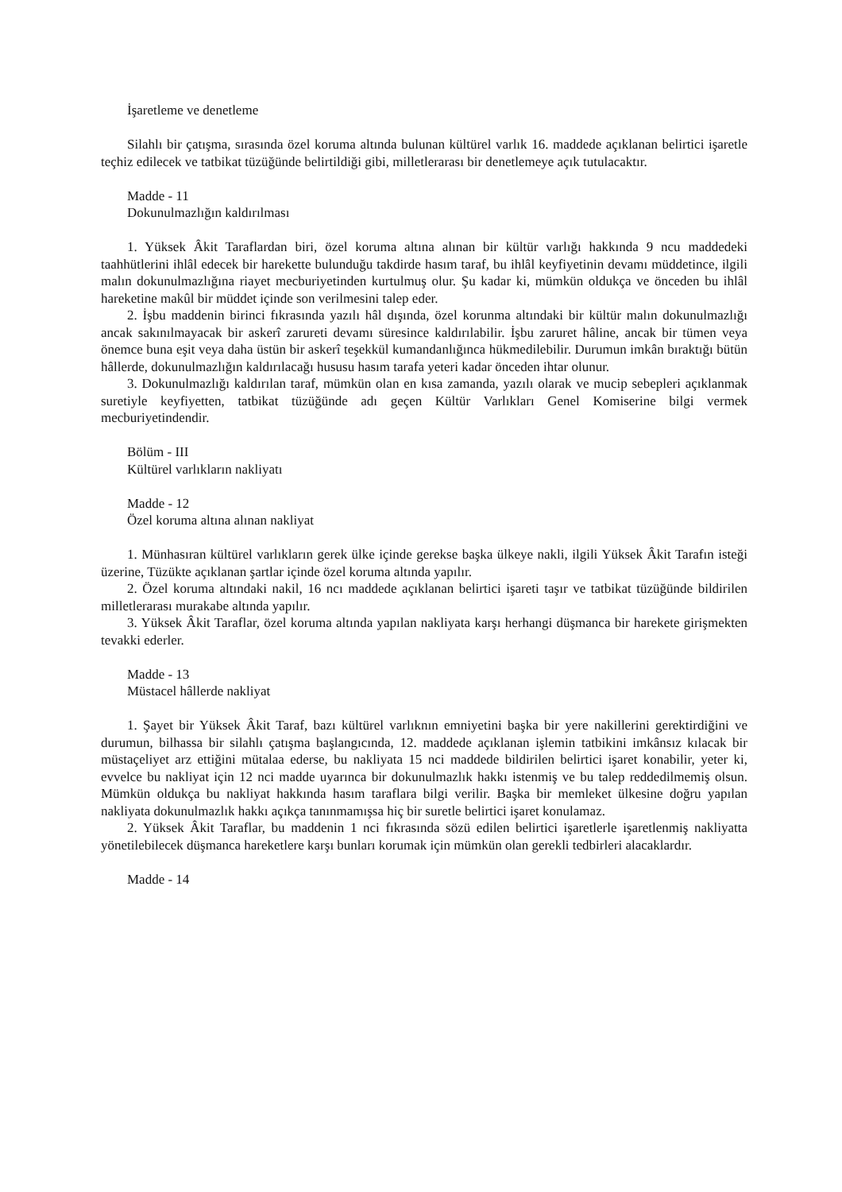İşaretleme ve denetleme
Silahlı bir çatışma, sırasında özel koruma altında bulunan kültürel varlık 16. maddede açıklanan belirtici işaretle teçhiz edilecek ve tatbikat tüzüğünde belirtildiği gibi, milletlerarası bir denetlemeye açık tutulacaktır.
Madde - 11
Dokunulmazlığın kaldırılması
1. Yüksek Âkit Taraflardan biri, özel koruma altına alınan bir kültür varlığı hakkında 9 ncu maddedeki taahhütlerini ihlâl edecek bir harekette bulunduğu takdirde hasım taraf, bu ihlâl keyfiyetinin devamı müddetince, ilgili malın dokunulmazlığına riayet mecburiyetinden kurtulmuş olur. Şu kadar ki, mümkün oldukça ve önceden bu ihlâl hareketine makûl bir müddet içinde son verilmesini talep eder.
2. İşbu maddenin birinci fıkrasında yazılı hâl dışında, özel korunma altındaki bir kültür malın dokunulmazlığı ancak sakınılmayacak bir askerî zarureti devamı süresince kaldırılabilir. İşbu zaruret hâline, ancak bir tümen veya önemce buna eşit veya daha üstün bir askerî teşekkül kumandanlığınca hükmedilebilir. Durumun imkân bıraktığı bütün hâllerde, dokunulmazlığın kaldırılacağı hususu hasım tarafa yeteri kadar önceden ihtar olunur.
3. Dokunulmazlığı kaldırılan taraf, mümkün olan en kısa zamanda, yazılı olarak ve mucip sebepleri açıklanmak suretiyle keyfiyetten, tatbikat tüzüğünde adı geçen Kültür Varlıkları Genel Komiserine bilgi vermek mecburiyetindendir.
Bölüm - III
Kültürel varlıkların nakliyatı
Madde - 12
Özel koruma altına alınan nakliyat
1. Münhasıran kültürel varlıkların gerek ülke içinde gerekse başka ülkeye nakli, ilgili Yüksek Âkit Tarafın isteği üzerine, Tüzükte açıklanan şartlar içinde özel koruma altında yapılır.
2. Özel koruma altındaki nakil, 16 ncı maddede açıklanan belirtici işareti taşır ve tatbikat tüzüğünde bildirilen milletlerarası murakabe altında yapılır.
3. Yüksek Âkit Taraflar, özel koruma altında yapılan nakliyata karşı herhangi düşmanca bir harekete girişmekten tevakki ederler.
Madde - 13
Müstacel hâllerde nakliyat
1. Şayet bir Yüksek Âkit Taraf, bazı kültürel varlıknın emniyetini başka bir yere nakillerini gerektirdiğini ve durumun, bilhassa bir silahlı çatışma başlangıcında, 12. maddede açıklanan işlemin tatbikini imkânsız kılacak bir müstaçeliyet arz ettiğini mütalaa ederse, bu nakliyata 15 nci maddede bildirilen belirtici işaret konabilir, yeter ki, evvelce bu nakliyat için 12 nci madde uyarınca bir dokunulmazlık hakkı istenmiş ve bu talep reddedilmemiş olsun. Mümkün oldukça bu nakliyat hakkında hasım taraflara bilgi verilir. Başka bir memleket ülkesine doğru yapılan nakliyata dokunulmazlık hakkı açıkça tanınmamışsa hiç bir suretle belirtici işaret konulamaz.
2. Yüksek Âkit Taraflar, bu maddenin 1 nci fıkrasında sözü edilen belirtici işaretlerle işaretlenmiş nakliyatta yönetilebilecek düşmanca hareketlere karşı bunları korumak için mümkün olan gerekli tedbirleri alacaklardır.
Madde - 14